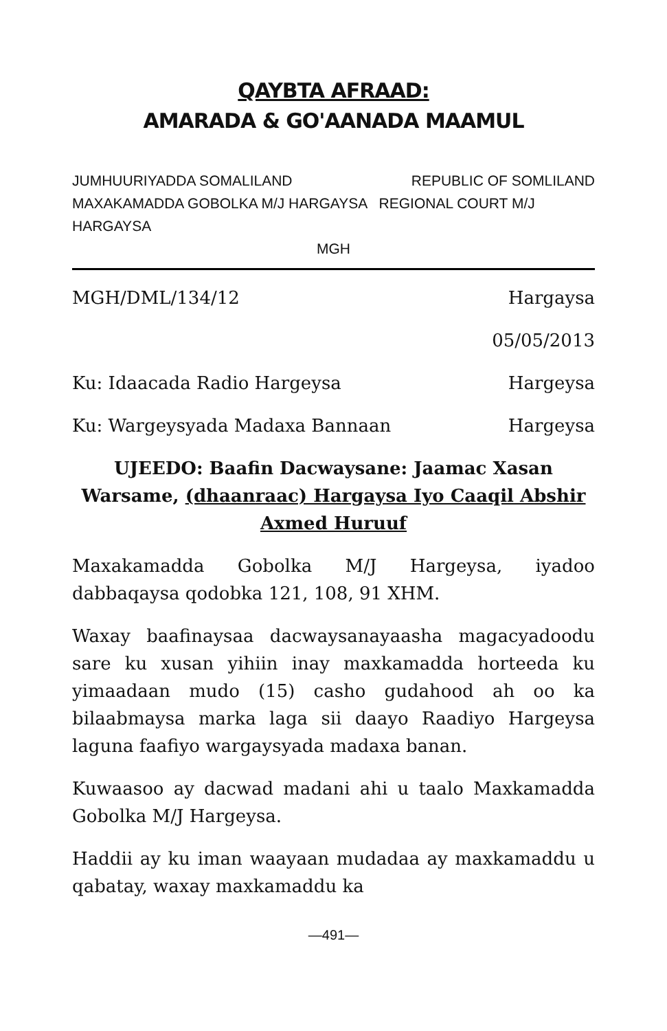QAYBTA AFRAAD:
AMARADA & GO'AANADA MAAMUL
JUMHUURIYADDA SOMALILAND REPUBLIC OF SOMLILAND
MAXAKAMADDA GOBOLKA M/J HARGAYSA REGIONAL COURT M/J HARGAYSA
MGH
MGH/DML/134/12 Hargaysa
05/05/2013
Ku: Idaacada Radio Hargeysa Hargeysa
Ku: Wargeysyada Madaxa Bannaan Hargeysa
UJEEDO: Baafin Dacwaysane: Jaamac Xasan Warsame, (dhaanraac) Hargaysa Iyo Caaqil Abshir Axmed Huruuf
Maxakamadda Gobolka M/J Hargeysa, iyadoo dabbaqaysa qodobka 121, 108, 91 XHM.
Waxay baafinaysaa dacwaysanayaasha magacyadoodu sare ku xusan yihiin inay maxkamadda horteeda ku yimaadaan mudo (15) casho gudahood ah oo ka bilaabmaysa marka laga sii daayo Raadiyo Hargeysa laguna faafiyo wargaysyada madaxa banan.
Kuwaasoo ay dacwad madani ahi u taalo Maxkamadda Gobolka M/J Hargeysa.
Haddii ay ku iman waayaan mudadaa ay maxkamaddu u qabatay, waxay maxkamaddu ka
—491—